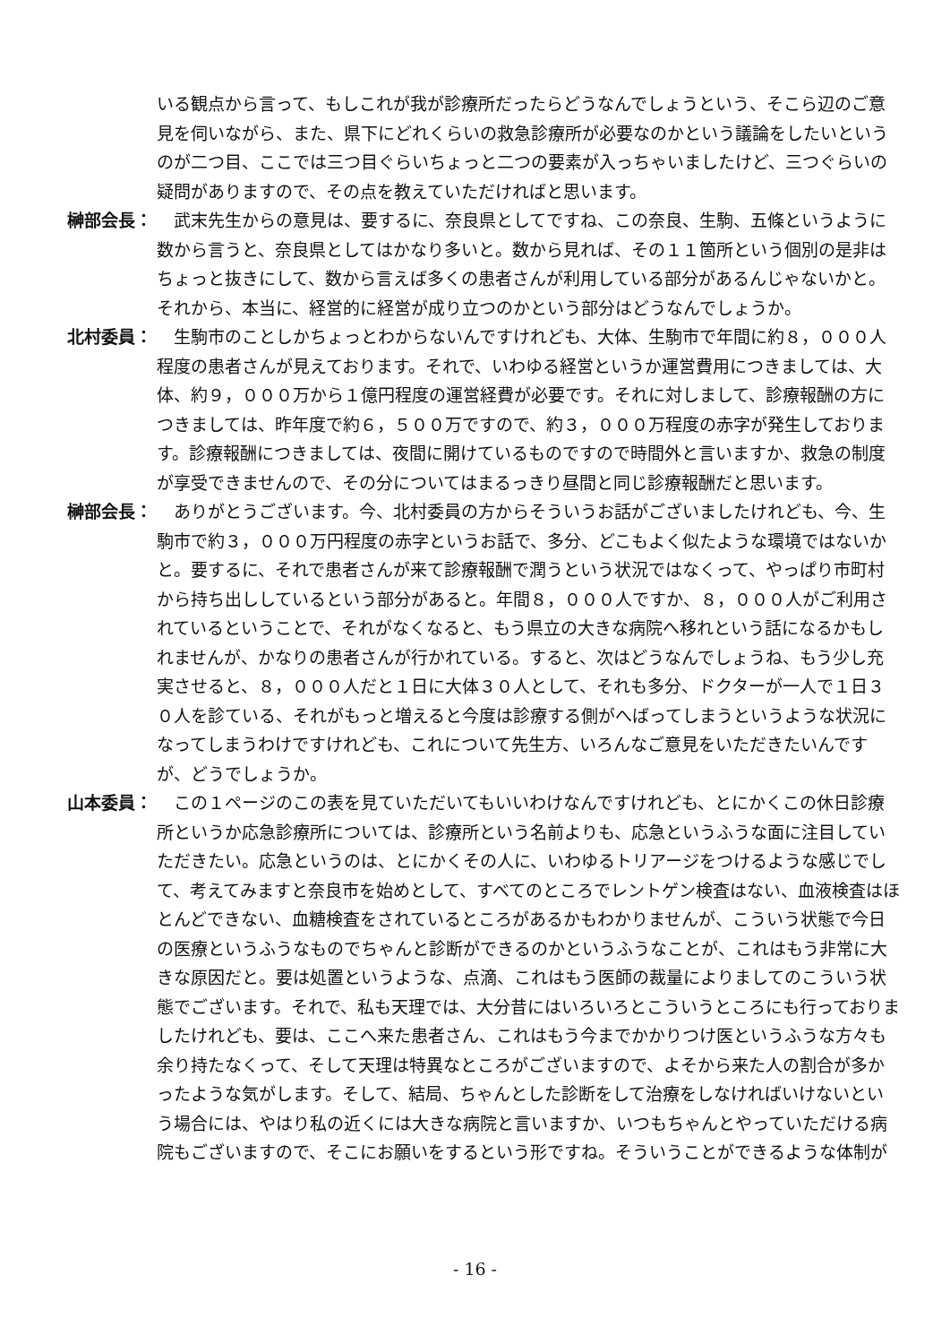いる観点から言って、もしこれが我が診療所だったらどうなんでしょうという、そこら辺のご意見を伺いながら、また、県下にどれくらいの救急診療所が必要なのかという議論をしたいというのが二つ目、ここでは三つ目ぐらいちょっと二つの要素が入っちゃいましたけど、三つぐらいの疑問がありますので、その点を教えていただければと思います。
榊部会長： 　武末先生からの意見は、要するに、奈良県としてですね、この奈良、生駒、五條というように数から言うと、奈良県としてはかなり多いと。数から見れば、その１１箇所という個別の是非はちょっと抜きにして、数から言えば多くの患者さんが利用している部分があるんじゃないかと。それから、本当に、経営的に経営が成り立つのかという部分はどうなんでしょうか。
北村委員： 　生駒市のことしかちょっとわからないんですけれども、大体、生駒市で年間に約８，０００人程度の患者さんが見えております。それで、いわゆる経営というか運営費用につきましては、大体、約９，０００万から１億円程度の運営経費が必要です。それに対しまして、診療報酬の方につきましては、昨年度で約６，５００万ですので、約３，０００万程度の赤字が発生しております。診療報酬につきましては、夜間に開けているものですので時間外と言いますか、救急の制度が享受できませんので、その分についてはまるっきり昼間と同じ診療報酬だと思います。
榊部会長： 　ありがとうございます。今、北村委員の方からそういうお話がございましたけれども、今、生駒市で約３，０００万円程度の赤字というお話で、多分、どこもよく似たような環境ではないかと。要するに、それで患者さんが来て診療報酬で潤うという状況ではなくって、やっぱり市町村から持ち出ししているという部分があると。年間８，０００人ですか、８，０００人がご利用されているということで、それがなくなると、もう県立の大きな病院へ移れという話になるかもしれませんが、かなりの患者さんが行かれている。すると、次はどうなんでしょうね、もう少し充実させると、８，０００人だと１日に大体３０人として、それも多分、ドクターが一人で１日３０人を診ている、それがもっと増えると今度は診療する側がへばってしまうというような状況になってしまうわけですけれども、これについて先生方、いろんなご意見をいただきたいんですが、どうでしょうか。
山本委員： 　この１ページのこの表を見ていただいてもいいわけなんですけれども、とにかくこの休日診療所というか応急診療所については、診療所という名前よりも、応急というふうな面に注目していただきたい。応急というのは、とにかくその人に、いわゆるトリアージをつけるような感じでして、考えてみますと奈良市を始めとして、すべてのところでレントゲン検査はない、血液検査はほとんどできない、血糖検査をされているところがあるかもわかりませんが、こういう状態で今日の医療というふうなものでちゃんと診断ができるのかというふうなことが、これはもう非常に大きな原因だと。要は処置というような、点滴、これはもう医師の裁量によりましてのこういう状態でございます。それで、私も天理では、大分昔にはいろいろとこういうところにも行っておりましたけれども、要は、ここへ来た患者さん、これはもう今までかかりつけ医というふうな方々も余り持たなくって、そして天理は特異なところがございますので、よそから来た人の割合が多かったような気がします。そして、結局、ちゃんとした診断をして治療をしなければいけないという場合には、やはり私の近くには大きな病院と言いますか、いつもちゃんとやっていただける病院もございますので、そこにお願いをするという形ですね。そういうことができるような体制が
- 16 -